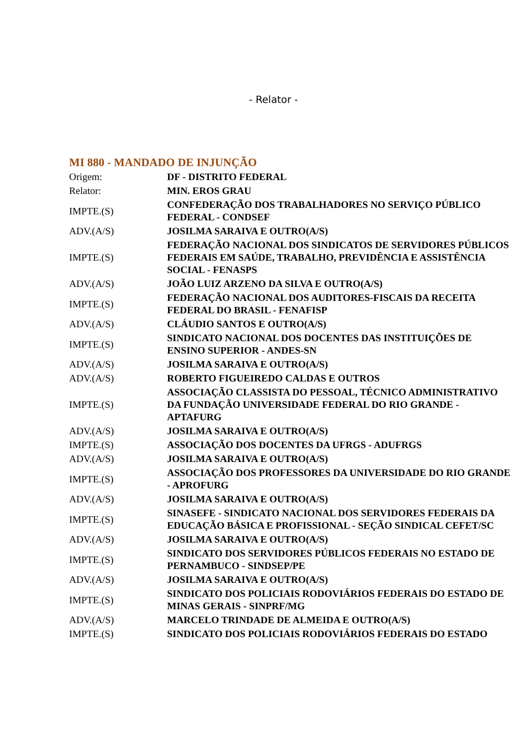- Relator -
MI 880 - MANDADO DE INJUNÇÃO
| Origem: | DF - DISTRITO FEDERAL |
| Relator: | MIN. EROS GRAU |
| IMPTE.(S) | CONFEDERAÇÃO DOS TRABALHADORES NO SERVIÇO PÚBLICO FEDERAL - CONDSEF |
| ADV.(A/S) | JOSILMA SARAIVA E OUTRO(A/S) |
| IMPTE.(S) | FEDERAÇÃO NACIONAL DOS SINDICATOS DE SERVIDORES PÚBLICOS FEDERAIS EM SAÚDE, TRABALHO, PREVIDÊNCIA E ASSISTÊNCIA SOCIAL - FENASPS |
| ADV.(A/S) | JOÃO LUIZ ARZENO DA SILVA E OUTRO(A/S) |
| IMPTE.(S) | FEDERAÇÃO NACIONAL DOS AUDITORES-FISCAIS DA RECEITA FEDERAL DO BRASIL - FENAFISP |
| ADV.(A/S) | CLÁUDIO SANTOS E OUTRO(A/S) |
| IMPTE.(S) | SINDICATO NACIONAL DOS DOCENTES DAS INSTITUIÇÕES DE ENSINO SUPERIOR - ANDES-SN |
| ADV.(A/S) | JOSILMA SARAIVA E OUTRO(A/S) |
| ADV.(A/S) | ROBERTO FIGUEIREDO CALDAS E OUTROS |
| IMPTE.(S) | ASSOCIAÇÃO CLASSISTA DO PESSOAL, TÉCNICO ADMINISTRATIVO DA FUNDAÇÃO UNIVERSIDADE FEDERAL DO RIO GRANDE - APTAFURG |
| ADV.(A/S) | JOSILMA SARAIVA E OUTRO(A/S) |
| IMPTE.(S) | ASSOCIAÇÃO DOS DOCENTES DA UFRGS - ADUFRGS |
| ADV.(A/S) | JOSILMA SARAIVA E OUTRO(A/S) |
| IMPTE.(S) | ASSOCIAÇÃO DOS PROFESSORES DA UNIVERSIDADE DO RIO GRANDE - APROFURG |
| ADV.(A/S) | JOSILMA SARAIVA E OUTRO(A/S) |
| IMPTE.(S) | SINASEFE - SINDICATO NACIONAL DOS SERVIDORES FEDERAIS DA EDUCAÇÃO BÁSICA E PROFISSIONAL - SEÇÃO SINDICAL CEFET/SC |
| ADV.(A/S) | JOSILMA SARAIVA E OUTRO(A/S) |
| IMPTE.(S) | SINDICATO DOS SERVIDORES PÚBLICOS FEDERAIS NO ESTADO DE PERNAMBUCO - SINDSEP/PE |
| ADV.(A/S) | JOSILMA SARAIVA E OUTRO(A/S) |
| IMPTE.(S) | SINDICATO DOS POLICIAIS RODOVIÁRIOS FEDERAIS DO ESTADO DE MINAS GERAIS - SINPRF/MG |
| ADV.(A/S) | MARCELO TRINDADE DE ALMEIDA E OUTRO(A/S) |
| IMPTE.(S) | SINDICATO DOS POLICIAIS RODOVIÁRIOS FEDERAIS DO ESTADO |